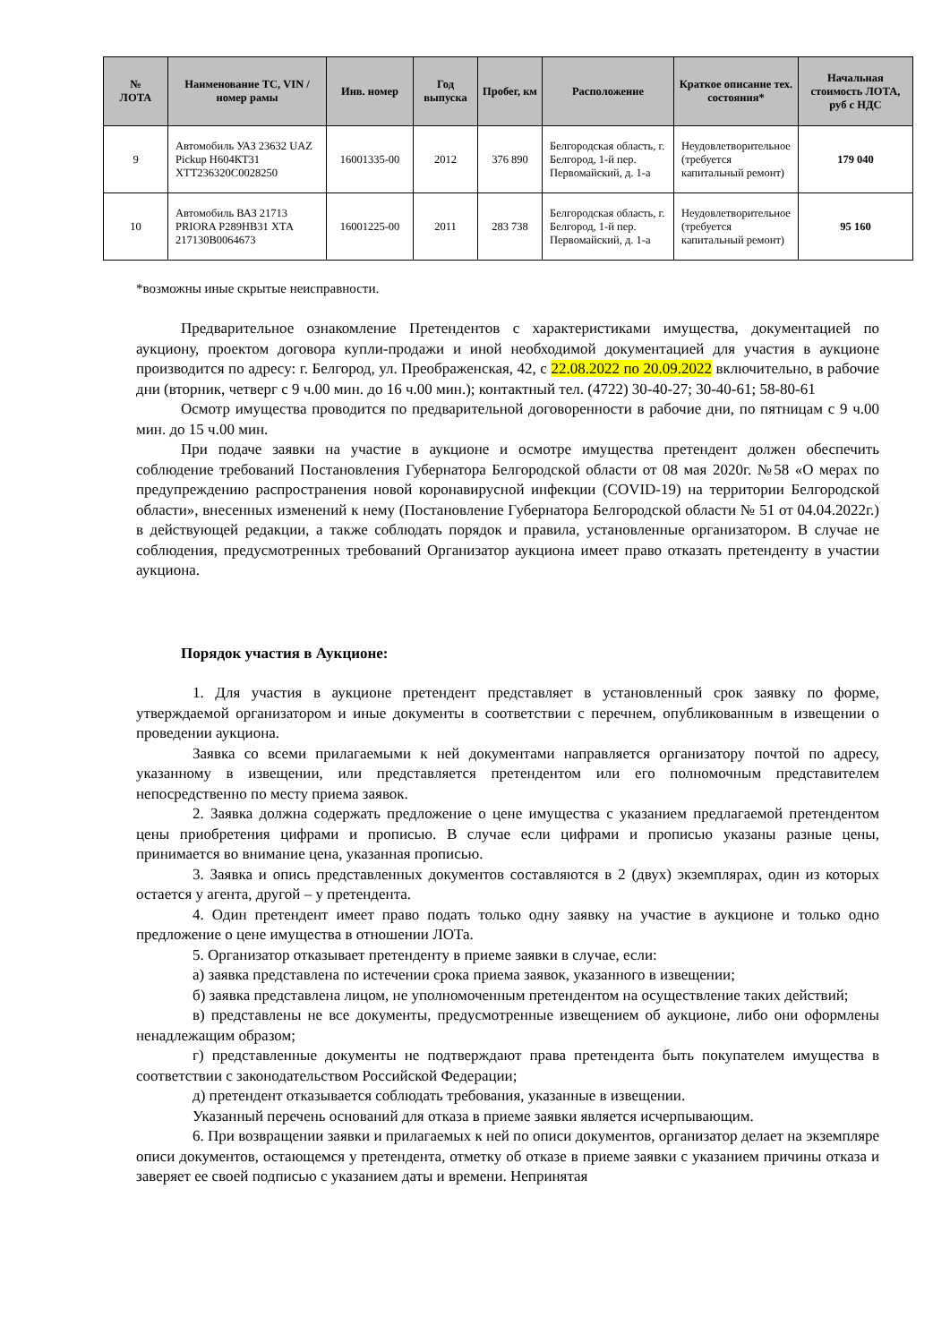| № ЛОТА | Наименование ТС, VIN / номер рамы | Инв. номер | Год выпуска | Пробег, км | Расположение | Краткое описание тех. состояния* | Начальная стоимость ЛОТА, руб с НДС |
| --- | --- | --- | --- | --- | --- | --- | --- |
| 9 | Автомобиль УАЗ 23632 UAZ Pickup Н604КТ31 ХТТ236320С0028250 | 16001335-00 | 2012 | 376 890 | Белгородская область, г. Белгород, 1-й пер. Первомайский, д. 1-а | Неудовлетворительное (требуется капитальный ремонт) | 179 040 |
| 10 | Автомобиль ВАЗ 21713 PRIORA Р289НВ31 ХТА 217130В0064673 | 16001225-00 | 2011 | 283 738 | Белгородская область, г. Белгород, 1-й пер. Первомайский, д. 1-а | Неудовлетворительное (требуется капитальный ремонт) | 95 160 |
*возможны иные скрытые неисправности.
Предварительное ознакомление Претендентов с характеристиками имущества, документацией по аукциону, проектом договора купли-продажи и иной необходимой документацией для участия в аукционе производится по адресу: г. Белгород, ул. Преображенская, 42, с 22.08.2022 по 20.09.2022 включительно, в рабочие дни (вторник, четверг с 9 ч.00 мин. до 16 ч.00 мин.); контактный тел. (4722) 30-40-27; 30-40-61; 58-80-61
Осмотр имущества проводится по предварительной договоренности в рабочие дни, по пятницам с 9 ч.00 мин. до 15 ч.00 мин.
При подаче заявки на участие в аукционе и осмотре имущества претендент должен обеспечить соблюдение требований Постановления Губернатора Белгородской области от 08 мая 2020г. №58 «О мерах по предупреждению распространения новой коронавирусной инфекции (COVID-19) на территории Белгородской области», внесенных изменений к нему (Постановление Губернатора Белгородской области № 51 от 04.04.2022г.) в действующей редакции, а также соблюдать порядок и правила, установленные организатором. В случае не соблюдения, предусмотренных требований Организатор аукциона имеет право отказать претенденту в участии аукциона.
Порядок участия в Аукционе:
1. Для участия в аукционе претендент представляет в установленный срок заявку по форме, утверждаемой организатором и иные документы в соответствии с перечнем, опубликованным в извещении о проведении аукциона.
Заявка со всеми прилагаемыми к ней документами направляется организатору почтой по адресу, указанному в извещении, или представляется претендентом или его полномочным представителем непосредственно по месту приема заявок.
2. Заявка должна содержать предложение о цене имущества с указанием предлагаемой претендентом цены приобретения цифрами и прописью. В случае если цифрами и прописью указаны разные цены, принимается во внимание цена, указанная прописью.
3. Заявка и опись представленных документов составляются в 2 (двух) экземплярах, один из которых остается у агента, другой – у претендента.
4. Один претендент имеет право подать только одну заявку на участие в аукционе и только одно предложение о цене имущества в отношении ЛОТа.
5. Организатор отказывает претенденту в приеме заявки в случае, если:
а) заявка представлена по истечении срока приема заявок, указанного в извещении;
б) заявка представлена лицом, не уполномоченным претендентом на осуществление таких действий;
в) представлены не все документы, предусмотренные извещением об аукционе, либо они оформлены ненадлежащим образом;
г) представленные документы не подтверждают права претендента быть покупателем имущества в соответствии с законодательством Российской Федерации;
д) претендент отказывается соблюдать требования, указанные в извещении.
Указанный перечень оснований для отказа в приеме заявки является исчерпывающим.
6. При возвращении заявки и прилагаемых к ней по описи документов, организатор делает на экземпляре описи документов, остающемся у претендента, отметку об отказе в приеме заявки с указанием причины отказа и заверяет ее своей подписью с указанием даты и времени. Непринятая